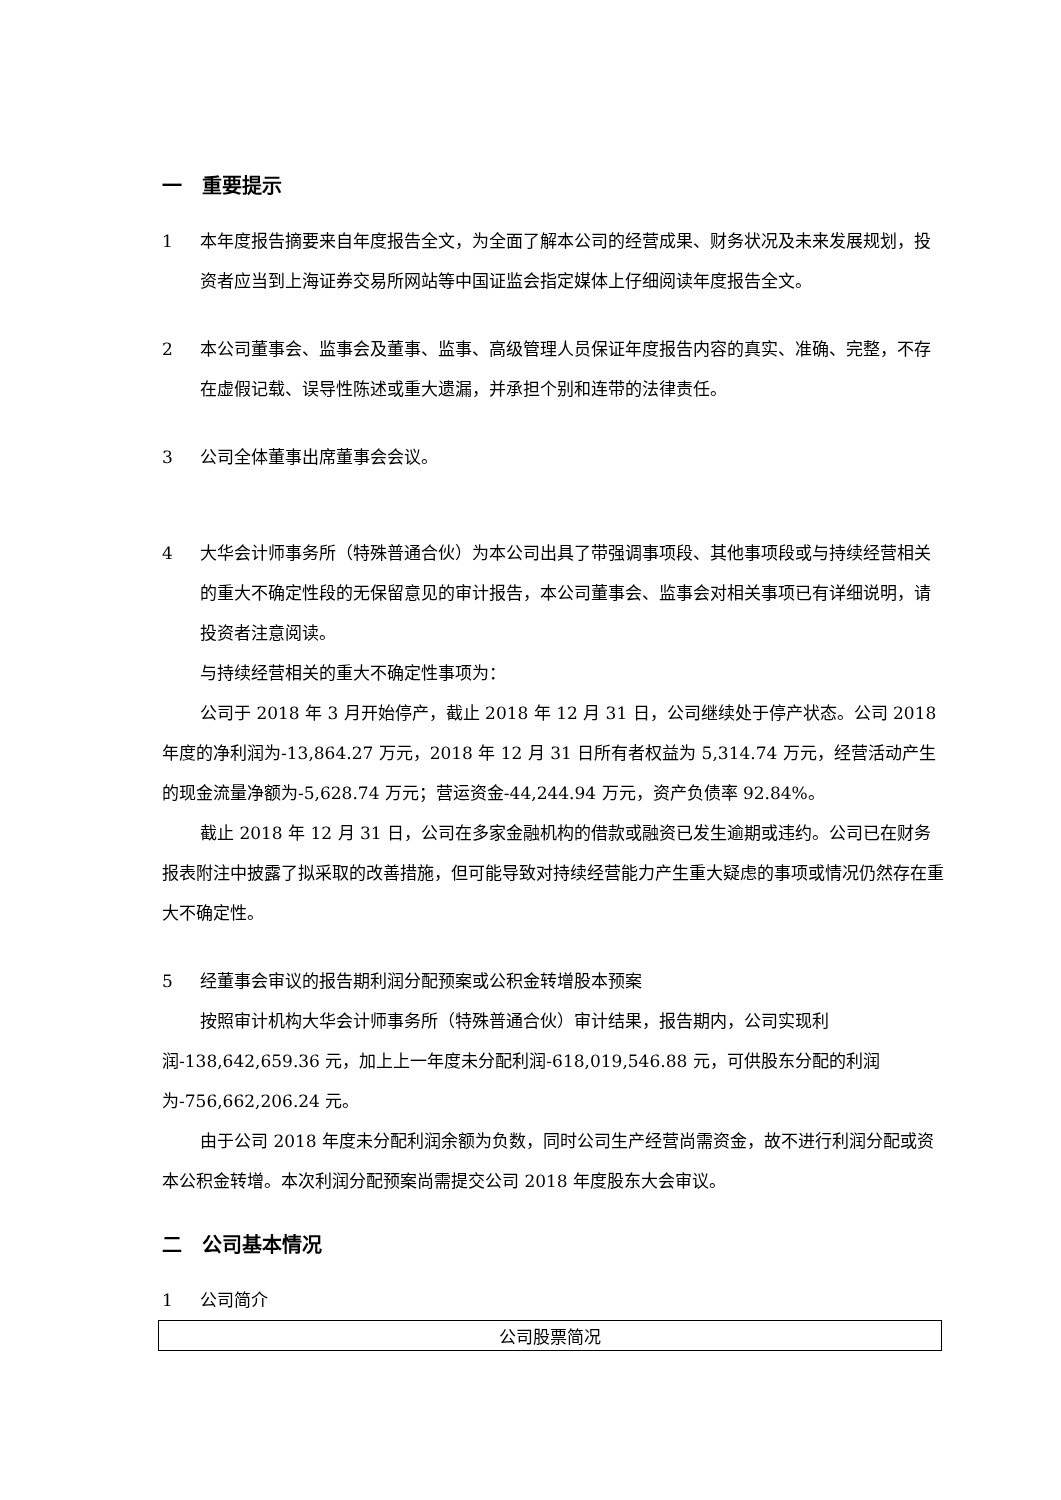一　重要提示
1 本年度报告摘要来自年度报告全文，为全面了解本公司的经营成果、财务状况及未来发展规划，投资者应当到上海证券交易所网站等中国证监会指定媒体上仔细阅读年度报告全文。
2 本公司董事会、监事会及董事、监事、高级管理人员保证年度报告内容的真实、准确、完整，不存在虚假记载、误导性陈述或重大遗漏，并承担个别和连带的法律责任。
3 公司全体董事出席董事会会议。
4 大华会计师事务所（特殊普通合伙）为本公司出具了带强调事项段、其他事项段或与持续经营相关的重大不确定性段的无保留意见的审计报告，本公司董事会、监事会对相关事项已有详细说明，请投资者注意阅读。
与持续经营相关的重大不确定性事项为：
公司于 2018 年 3 月开始停产，截止 2018 年 12 月 31 日，公司继续处于停产状态。公司 2018 年度的净利润为-13,864.27 万元，2018 年 12 月 31 日所有者权益为 5,314.74 万元，经营活动产生的现金流量净额为-5,628.74 万元；营运资金-44,244.94 万元，资产负债率 92.84%。
截止 2018 年 12 月 31 日，公司在多家金融机构的借款或融资已发生逾期或违约。公司已在财务报表附注中披露了拟采取的改善措施，但可能导致对持续经营能力产生重大疑虑的事项或情况仍然存在重大不确定性。
5 经董事会审议的报告期利润分配预案或公积金转增股本预案
按照审计机构大华会计师事务所（特殊普通合伙）审计结果，报告期内，公司实现利润-138,642,659.36 元，加上上一年度未分配利润-618,019,546.88 元，可供股东分配的利润为-756,662,206.24 元。
由于公司 2018 年度未分配利润余额为负数，同时公司生产经营尚需资金，故不进行利润分配或资本公积金转增。本次利润分配预案尚需提交公司 2018 年度股东大会审议。
二　公司基本情况
1 公司简介
| 公司股票简况 |